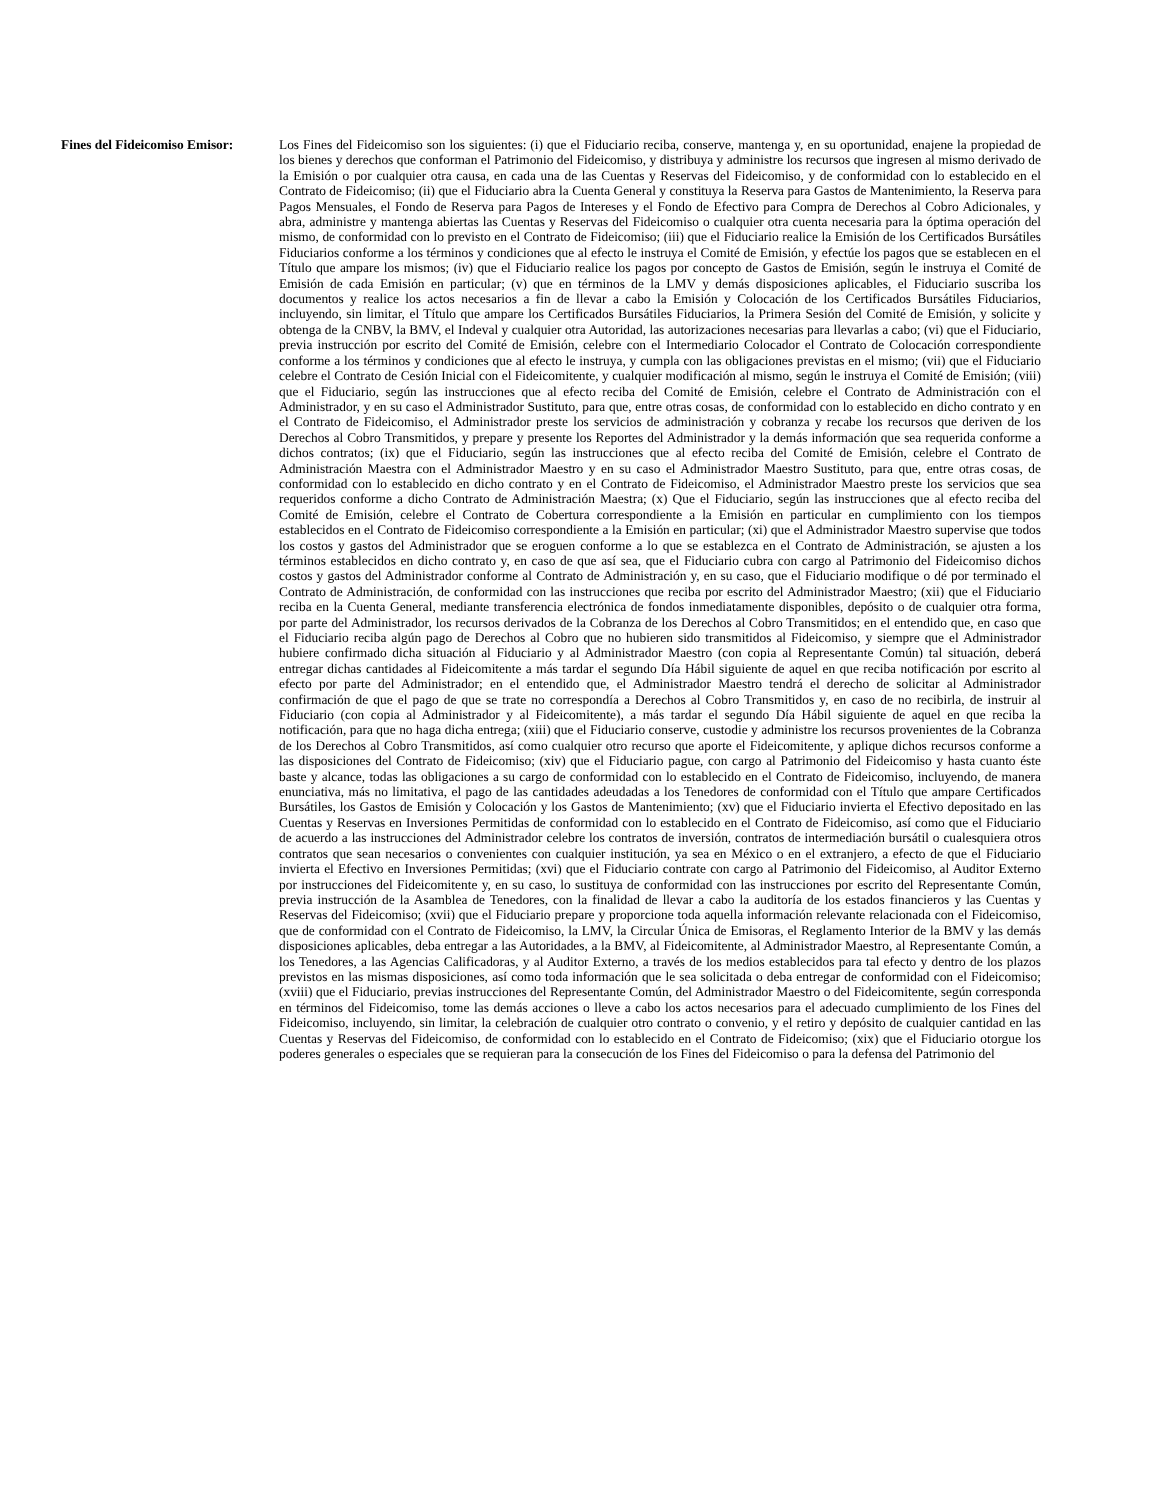Fines del Fideicomiso Emisor:
Los Fines del Fideicomiso son los siguientes: (i) que el Fiduciario reciba, conserve, mantenga y, en su oportunidad, enajene la propiedad de los bienes y derechos que conforman el Patrimonio del Fideicomiso, y distribuya y administre los recursos que ingresen al mismo derivado de la Emisión o por cualquier otra causa, en cada una de las Cuentas y Reservas del Fideicomiso, y de conformidad con lo establecido en el Contrato de Fideicomiso; (ii) que el Fiduciario abra la Cuenta General y constituya la Reserva para Gastos de Mantenimiento, la Reserva para Pagos Mensuales, el Fondo de Reserva para Pagos de Intereses y el Fondo de Efectivo para Compra de Derechos al Cobro Adicionales, y abra, administre y mantenga abiertas las Cuentas y Reservas del Fideicomiso o cualquier otra cuenta necesaria para la óptima operación del mismo, de conformidad con lo previsto en el Contrato de Fideicomiso; (iii) que el Fiduciario realice la Emisión de los Certificados Bursátiles Fiduciarios conforme a los términos y condiciones que al efecto le instruya el Comité de Emisión, y efectúe los pagos que se establecen en el Título que ampare los mismos; (iv) que el Fiduciario realice los pagos por concepto de Gastos de Emisión, según le instruya el Comité de Emisión de cada Emisión en particular; (v) que en términos de la LMV y demás disposiciones aplicables, el Fiduciario suscriba los documentos y realice los actos necesarios a fin de llevar a cabo la Emisión y Colocación de los Certificados Bursátiles Fiduciarios, incluyendo, sin limitar, el Título que ampare los Certificados Bursátiles Fiduciarios, la Primera Sesión del Comité de Emisión, y solicite y obtenga de la CNBV, la BMV, el Indeval y cualquier otra Autoridad, las autorizaciones necesarias para llevarlas a cabo; (vi) que el Fiduciario, previa instrucción por escrito del Comité de Emisión, celebre con el Intermediario Colocador el Contrato de Colocación correspondiente conforme a los términos y condiciones que al efecto le instruya, y cumpla con las obligaciones previstas en el mismo; (vii) que el Fiduciario celebre el Contrato de Cesión Inicial con el Fideicomitente, y cualquier modificación al mismo, según le instruya el Comité de Emisión; (viii) que el Fiduciario, según las instrucciones que al efecto reciba del Comité de Emisión, celebre el Contrato de Administración con el Administrador, y en su caso el Administrador Sustituto, para que, entre otras cosas, de conformidad con lo establecido en dicho contrato y en el Contrato de Fideicomiso, el Administrador preste los servicios de administración y cobranza y recabe los recursos que deriven de los Derechos al Cobro Transmitidos, y prepare y presente los Reportes del Administrador y la demás información que sea requerida conforme a dichos contratos; (ix) que el Fiduciario, según las instrucciones que al efecto reciba del Comité de Emisión, celebre el Contrato de Administración Maestra con el Administrador Maestro y en su caso el Administrador Maestro Sustituto, para que, entre otras cosas, de conformidad con lo establecido en dicho contrato y en el Contrato de Fideicomiso, el Administrador Maestro preste los servicios que sea requeridos conforme a dicho Contrato de Administración Maestra; (x) Que el Fiduciario, según las instrucciones que al efecto reciba del Comité de Emisión, celebre el Contrato de Cobertura correspondiente a la Emisión en particular en cumplimiento con los tiempos establecidos en el Contrato de Fideicomiso correspondiente a la Emisión en particular; (xi) que el Administrador Maestro supervise que todos los costos y gastos del Administrador que se eroguen conforme a lo que se establezca en el Contrato de Administración, se ajusten a los términos establecidos en dicho contrato y, en caso de que así sea, que el Fiduciario cubra con cargo al Patrimonio del Fideicomiso dichos costos y gastos del Administrador conforme al Contrato de Administración y, en su caso, que el Fiduciario modifique o dé por terminado el Contrato de Administración, de conformidad con las instrucciones que reciba por escrito del Administrador Maestro; (xii) que el Fiduciario reciba en la Cuenta General, mediante transferencia electrónica de fondos inmediatamente disponibles, depósito o de cualquier otra forma, por parte del Administrador, los recursos derivados de la Cobranza de los Derechos al Cobro Transmitidos; en el entendido que, en caso que el Fiduciario reciba algún pago de Derechos al Cobro que no hubieren sido transmitidos al Fideicomiso, y siempre que el Administrador hubiere confirmado dicha situación al Fiduciario y al Administrador Maestro (con copia al Representante Común) tal situación, deberá entregar dichas cantidades al Fideicomitente a más tardar el segundo Día Hábil siguiente de aquel en que reciba notificación por escrito al efecto por parte del Administrador; en el entendido que, el Administrador Maestro tendrá el derecho de solicitar al Administrador confirmación de que el pago de que se trate no correspondía a Derechos al Cobro Transmitidos y, en caso de no recibirla, de instruir al Fiduciario (con copia al Administrador y al Fideicomitente), a más tardar el segundo Día Hábil siguiente de aquel en que reciba la notificación, para que no haga dicha entrega; (xiii) que el Fiduciario conserve, custodie y administre los recursos provenientes de la Cobranza de los Derechos al Cobro Transmitidos, así como cualquier otro recurso que aporte el Fideicomitente, y aplique dichos recursos conforme a las disposiciones del Contrato de Fideicomiso; (xiv) que el Fiduciario pague, con cargo al Patrimonio del Fideicomiso y hasta cuanto éste baste y alcance, todas las obligaciones a su cargo de conformidad con lo establecido en el Contrato de Fideicomiso, incluyendo, de manera enunciativa, más no limitativa, el pago de las cantidades adeudadas a los Tenedores de conformidad con el Título que ampare Certificados Bursátiles, los Gastos de Emisión y Colocación y los Gastos de Mantenimiento; (xv) que el Fiduciario invierta el Efectivo depositado en las Cuentas y Reservas en Inversiones Permitidas de conformidad con lo establecido en el Contrato de Fideicomiso, así como que el Fiduciario de acuerdo a las instrucciones del Administrador celebre los contratos de inversión, contratos de intermediación bursátil o cualesquiera otros contratos que sean necesarios o convenientes con cualquier institución, ya sea en México o en el extranjero, a efecto de que el Fiduciario invierta el Efectivo en Inversiones Permitidas; (xvi) que el Fiduciario contrate con cargo al Patrimonio del Fideicomiso, al Auditor Externo por instrucciones del Fideicomitente y, en su caso, lo sustituya de conformidad con las instrucciones por escrito del Representante Común, previa instrucción de la Asamblea de Tenedores, con la finalidad de llevar a cabo la auditoría de los estados financieros y las Cuentas y Reservas del Fideicomiso; (xvii) que el Fiduciario prepare y proporcione toda aquella información relevante relacionada con el Fideicomiso, que de conformidad con el Contrato de Fideicomiso, la LMV, la Circular Única de Emisoras, el Reglamento Interior de la BMV y las demás disposiciones aplicables, deba entregar a las Autoridades, a la BMV, al Fideicomitente, al Administrador Maestro, al Representante Común, a los Tenedores, a las Agencias Calificadoras, y al Auditor Externo, a través de los medios establecidos para tal efecto y dentro de los plazos previstos en las mismas disposiciones, así como toda información que le sea solicitada o deba entregar de conformidad con el Fideicomiso; (xviii) que el Fiduciario, previas instrucciones del Representante Común, del Administrador Maestro o del Fideicomitente, según corresponda en términos del Fideicomiso, tome las demás acciones o lleve a cabo los actos necesarios para el adecuado cumplimiento de los Fines del Fideicomiso, incluyendo, sin limitar, la celebración de cualquier otro contrato o convenio, y el retiro y depósito de cualquier cantidad en las Cuentas y Reservas del Fideicomiso, de conformidad con lo establecido en el Contrato de Fideicomiso; (xix) que el Fiduciario otorgue los poderes generales o especiales que se requieran para la consecución de los Fines del Fideicomiso o para la defensa del Patrimonio del